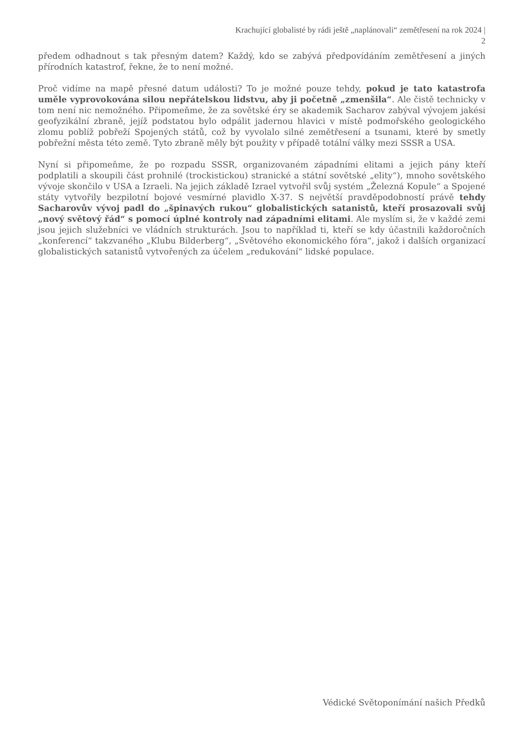Krachující globalisté by rádi ještě „naplánovali“ zemětřesení na rok 2024 |
2
předem odhadnout s tak přesným datem? Každý, kdo se zabývá předpovídáním zemětřesení a jiných přírodních katastrof, řekne, že to není možné.
Proč vidíme na mapě přesné datum události? To je možné pouze tehdy, pokud je tato katastrofa uměle vyprovokována silou nepřátelskou lidstvu, aby ji početně „zmenšila“. Ale čistě technicky v tom není nic nemožného. Připomeňme, že za sovětské éry se akademik Sacharov zabýval vývojem jakési geofyzikální zbraně, jejíž podstatou bylo odpálit jadernou hlavici v místě podmořského geologického zlomu poblíž pobřeží Spojených států, což by vyvolalo silné zemětřesení a tsunami, které by smetly pobřežní města této země. Tyto zbraně měly být použity v případě totální války mezi SSSR a USA.
Nyní si připomeňme, že po rozpadu SSSR, organizovaném západními elitami a jejich pány kteří podplatili a skoupili část prohnilé (trockistickou) stranické a státní sovětské „elity“), mnoho sovětského vývoje skončilo v USA a Izraeli. Na jejich základě Izrael vytvořil svůj systém „Železná Kopule“ a Spojené státy vytvořily bezpilotní bojové vesmírné plavidlo X-37. S největší pravděpodobností právě tehdy Sacharovův vývoj padl do „špinavých rukou“ globalistických satanistů, kteří prosazovali svůj „nový světový řád“ s pomocí úplné kontroly nad západními elitami. Ale myslím si, že v každé zemi jsou jejich služebníci ve vládních strukturách. Jsou to například ti, kteří se kdy účastnili každoročních „konferencí“ takzvaného „Klubu Bilderberg“, „Světového ekonomického fóra“, jakož i dalších organizací globalistických satanistů vytvořených za účelem „redukování“ lidské populace.
Védické Světoponímání našich Předků